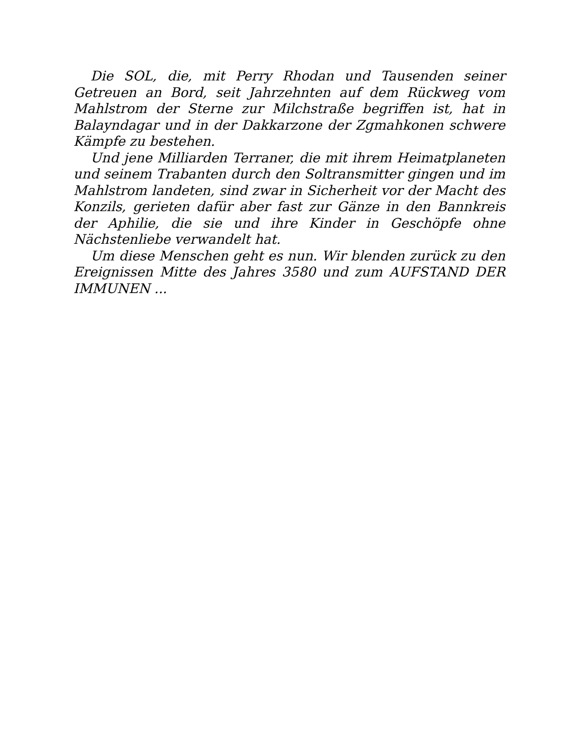Die SOL, die, mit Perry Rhodan und Tausenden seiner Getreuen an Bord, seit Jahrzehnten auf dem Rückweg vom Mahlstrom der Sterne zur Milchstraße begriffen ist, hat in Balayndagar und in der Dakkarzone der Zgmahkonen schwere Kämpfe zu bestehen.
Und jene Milliarden Terraner, die mit ihrem Heimatplaneten und seinem Trabanten durch den Soltransmitter gingen und im Mahlstrom landeten, sind zwar in Sicherheit vor der Macht des Konzils, gerieten dafür aber fast zur Gänze in den Bannkreis der Aphilie, die sie und ihre Kinder in Geschöpfe ohne Nächstenliebe verwandelt hat.
Um diese Menschen geht es nun. Wir blenden zurück zu den Ereignissen Mitte des Jahres 3580 und zum AUFSTAND DER IMMUNEN ...